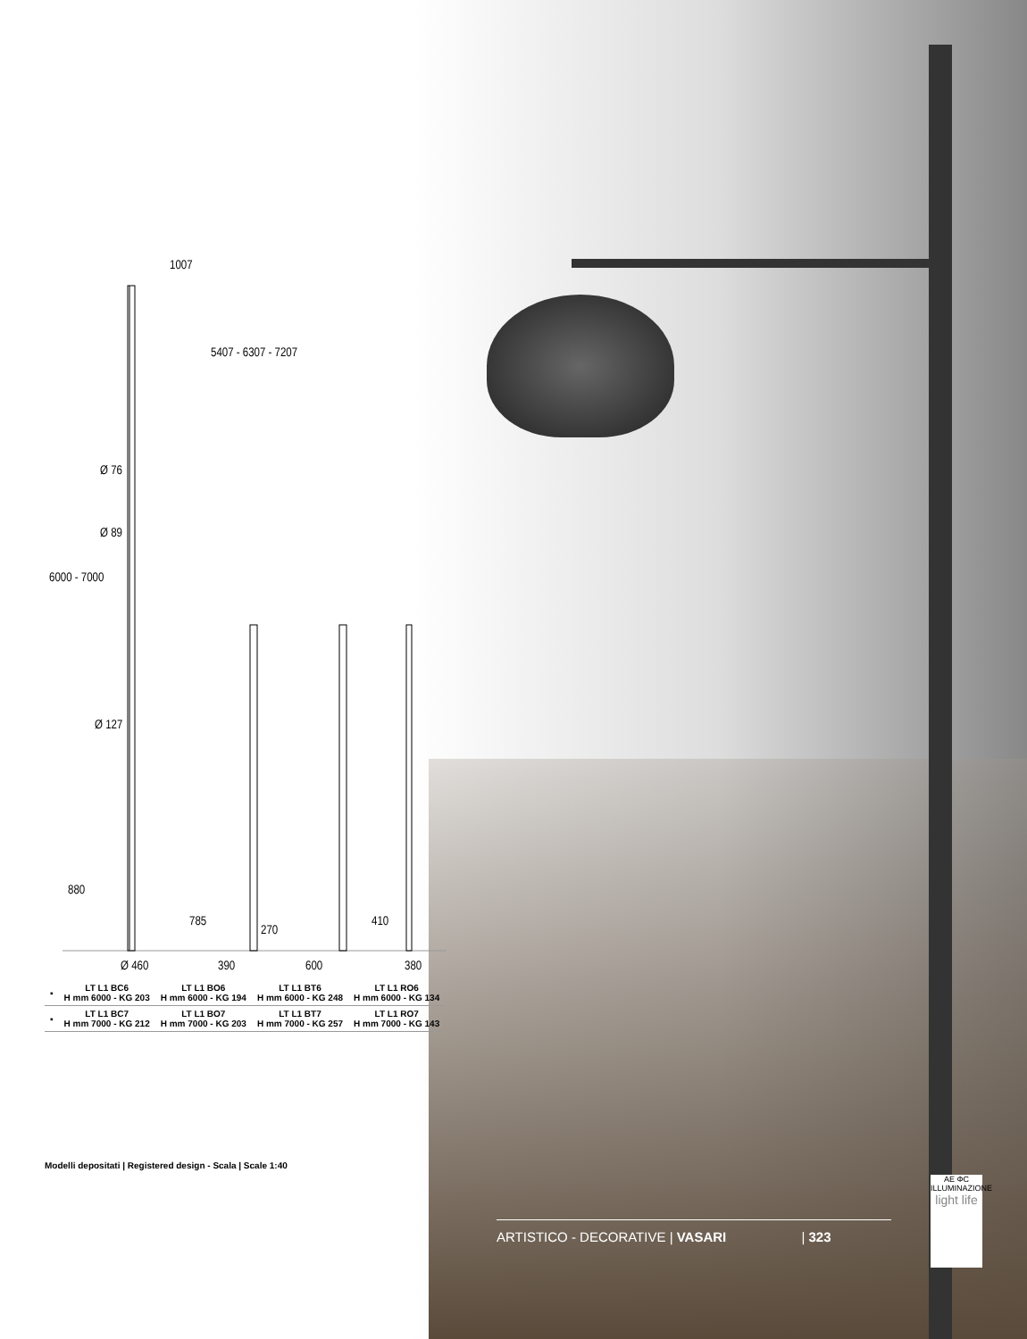1007
5407 - 6307 - 7207
Ø 76
Ø 89
Ø 127
6000 - 7000
880
785
270
410
Ø 460 390 600 380
| ▪ | LT L1 BC6 H mm 6000 - KG 203 | LT L1 BO6 H mm 6000 - KG 194 | LT L1 BT6 H mm 6000 - KG 248 | LT L1 RO6 H mm 6000 - KG 134 |
| ▪ | LT L1 BC7 H mm 7000 - KG 212 | LT L1 BO7 H mm 7000 - KG 203 | LT L1 BT7 H mm 7000 - KG 257 | LT L1 RO7 H mm 7000 - KG 143 |
Modelli depositati | Registered design - Scala | Scale 1:40
ARTISTICO - DECORATIVE | VASARI | 323
AE ΦC
ILLUMINAZIONE
light life